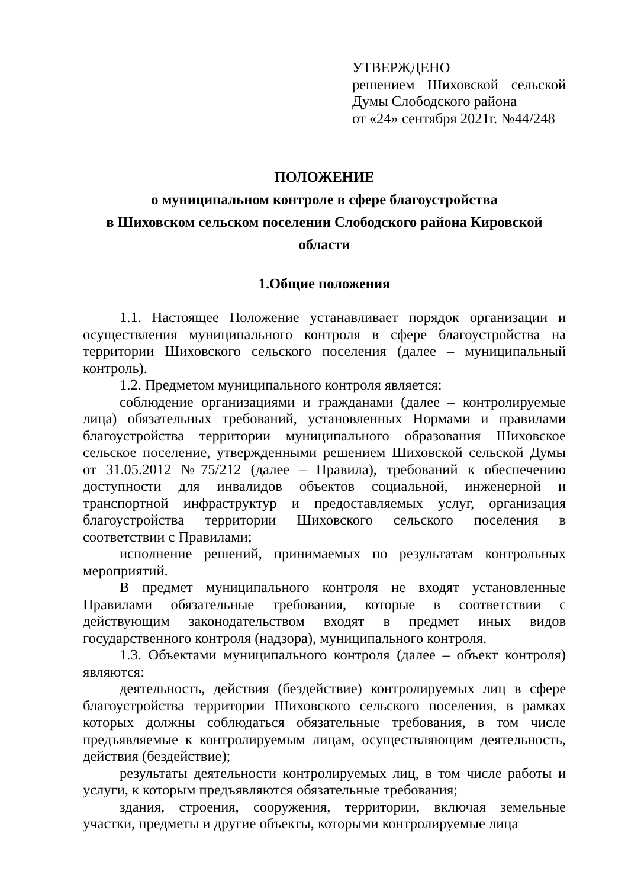УТВЕРЖДЕНО
решением Шиховской сельской Думы Слободского района
от «24» сентября 2021г. №44/248
ПОЛОЖЕНИЕ
о муниципальном контроле в сфере благоустройства
в Шиховском сельском поселении Слободского района Кировской области
1.Общие положения
1.1. Настоящее Положение устанавливает порядок организации и осуществления муниципального контроля в сфере благоустройства на территории Шиховского сельского поселения (далее – муниципальный контроль).
1.2. Предметом муниципального контроля является:
соблюдение организациями и гражданами (далее – контролируемые лица) обязательных требований, установленных Нормами и правилами благоустройства территории муниципального образования Шиховское сельское поселение, утвержденными решением Шиховской сельской Думы от 31.05.2012 №75/212 (далее – Правила), требований к обеспечению доступности для инвалидов объектов социальной, инженерной и транспортной инфраструктур и предоставляемых услуг, организация благоустройства территории Шиховского сельского поселения в соответствии с Правилами;
исполнение решений, принимаемых по результатам контрольных мероприятий.
В предмет муниципального контроля не входят установленные Правилами обязательные требования, которые в соответствии с действующим законодательством входят в предмет иных видов государственного контроля (надзора), муниципального контроля.
1.3. Объектами муниципального контроля (далее – объект контроля) являются:
деятельность, действия (бездействие) контролируемых лиц в сфере благоустройства территории Шиховского сельского поселения, в рамках которых должны соблюдаться обязательные требования, в том числе предъявляемые к контролируемым лицам, осуществляющим деятельность, действия (бездействие);
результаты деятельности контролируемых лиц, в том числе работы и услуги, к которым предъявляются обязательные требования;
здания, строения, сооружения, территории, включая земельные участки, предметы и другие объекты, которыми контролируемые лица